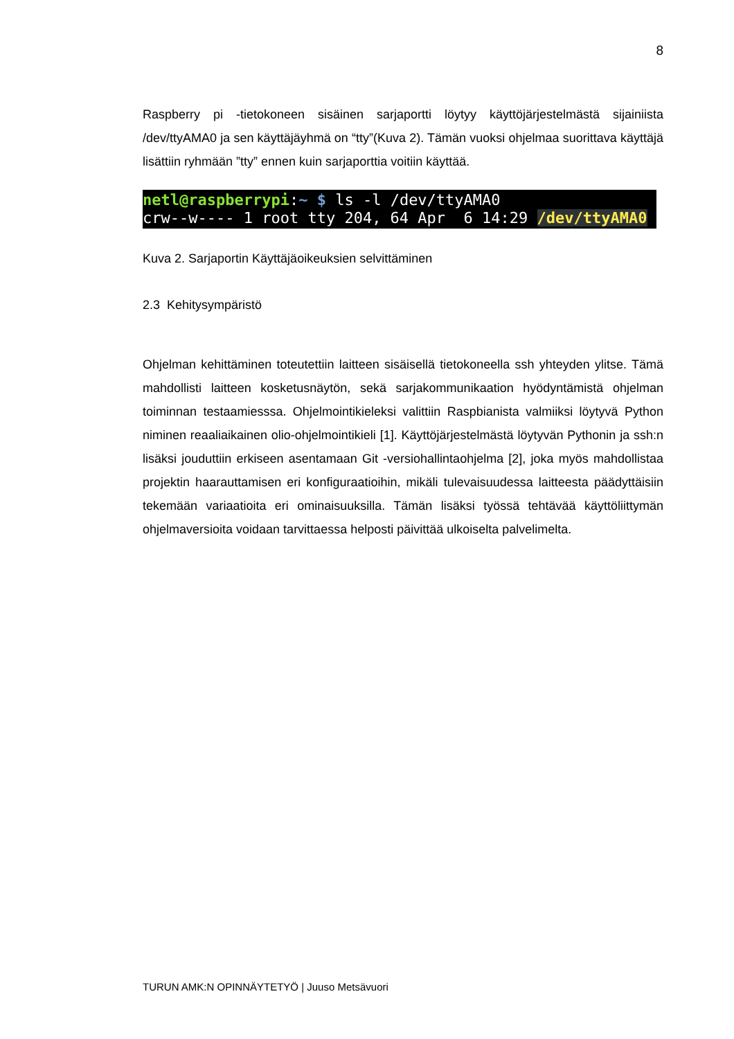8
Raspberry pi -tietokoneen sisäinen sarjaportti löytyy käyttöjärjestelmästä sijainiista /dev/ttyAMA0 ja sen käyttäjäyhmä on “tty”(Kuva 2). Tämän vuoksi ohjelmaa suorittava käyttäjä lisättiin ryhmään ”tty” ennen kuin sarjaporttia voitiin käyttää.
netl@raspberrypi:~ $ ls -l /dev/ttyAMA0 crw--w---- 1 root tty 204, 64 Apr 6 14:29 /dev/ttyAMA0
Kuva 2. Sarjaportin Käyttäjäoikeuksien selvittäminen
2.3 Kehitysympäristö
Ohjelman kehittäminen toteutettiin laitteen sisäisellä tietokoneella ssh yhteyden ylitse. Tämä mahdollisti laitteen kosketusnäytön, sekä sarjakommunikaation hyödyntämistä ohjelman toiminnan testaamiesssa. Ohjelmointikieleksi valittiin Raspbianista valmiiksi löytyvä Python niminen reaaliaikainen olio-ohjelmointikieli [1]. Käyttöjärjestelmästä löytyvän Pythonin ja ssh:n lisäksi jouduttiin erkiseen asentamaan Git -versiohallintaohjelma [2], joka myös mahdollistaa projektin haarauttamisen eri konfiguraatioihin, mikäli tulevaisuudessa laitteesta päädyttäisiin tekemään variaatioita eri ominaisuuksilla. Tämän lisäksi työssä tehtävää käyttöliittymän ohjelmaversioita voidaan tarvittaessa helposti päivittää ulkoiselta palvelimelta.
TURUN AMK:N OPINNÄYTETYÖ | Juuso Metsävuori